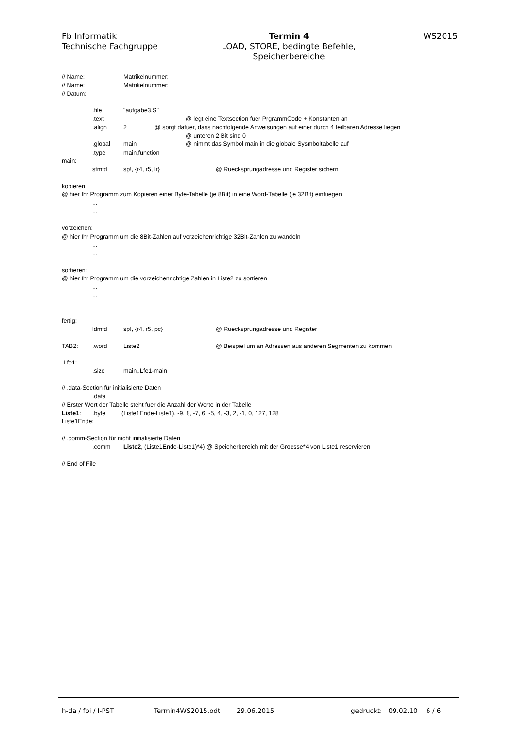Fb Informatik
Technische Fachgruppe
Termin 4
LOAD, STORE, bedingte Befehle,
Speicherbereiche
WS2015
// Name: Matrikelnummer:
// Name: Matrikelnummer:
// Datum:
.file "aufgabe3.S"
.text @ legt eine Textsection fuer PrgrammCode + Konstanten an
.align 2 @ sorgt dafuer, dass nachfolgende Anweisungen auf einer durch 4 teilbaren Adresse liegen
@ unteren 2 Bit sind 0
.global main @ nimmt das Symbol main in die globale Sysmboltabelle auf
.type main,function
main:
stmfd sp!, {r4, r5, lr} @ Ruecksprungadresse und Register sichern
kopieren:
@ hier Ihr Programm zum Kopieren einer Byte-Tabelle (je 8Bit) in eine Word-Tabelle (je 32Bit) einfuegen
...
...
vorzeichen:
@ hier Ihr Programm um die 8Bit-Zahlen auf vorzeichenrichtige 32Bit-Zahlen zu wandeln
...
...
sortieren:
@ hier Ihr Programm um die vorzeichenrichtige Zahlen in Liste2 zu sortieren
...
...
fertig:
ldmfd sp!, {r4, r5, pc} @ Ruecksprungadresse und Register
TAB2:.word Liste2 @ Beispiel um an Adressen aus anderen Segmenten zu kommen
.Lfe1:
.size main,.Lfe1-main
// .data-Section für initialisierte Daten
.data
// Erster Wert der Tabelle steht fuer die Anzahl der Werte in der Tabelle
Liste1:.byte (Liste1Ende-Liste1), -9, 8, -7, 6, -5, 4, -3, 2, -1, 0, 127, 128
Liste1Ende:
// .comm-Section für nicht initialisierte Daten
.comm Liste2, (Liste1Ende-Liste1)*4) @ Speicherbereich mit der Groesse*4 von Liste1 reservieren
// End of File
h-da / fbi / I-PST Termin4WS2015.odt 29.06.2015 gedruckt: 09.02.10 6 / 6